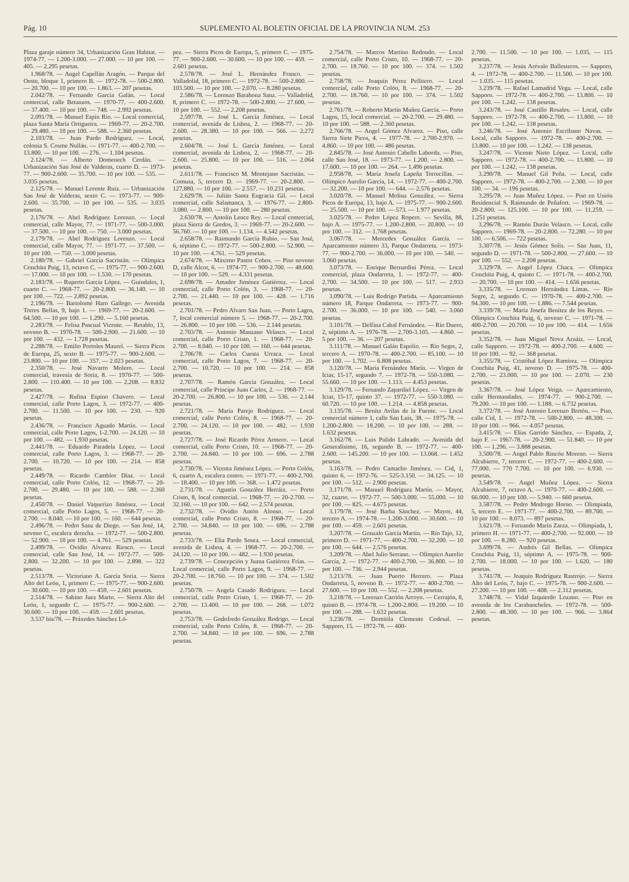Pág. 10 SUPLEMENTO AL BOLETIN OFICIAL DE LA PROVINCIA NUM. 253
Plaza garaje número 34, Urbanización Gran Habitat. — 1974-77. — 1.200-3.000. — 27.000. — 10 por 100. — 405. — 2.295 pesetas.
1.968/78. — Angel Capellán Aragón. — Parque del Oeste, bloque 1, primero B. — 1972-78. — 500-2.800. — 20.700. — 10 por 100. — 1.863. — 207 pesetas.
2.042/78. — Fernando García Galán. — Local comercial, calle Betanzos. — 1970-77. — 400-2.600. — 37.400. — 10 por 100. — 748. — 2.992 pesetas.
2.091/78. — Manuel Espín Río. — Local comercial, plaza Santa María Ortigueira. — 1969-77. — 20-2.700. — 29.480. — 10 por 100. — 588. — 2.360 pesetas.
2.103/78. — Juan Pardo Rodríguez. — Local, colonia S. Cosme Nullán. — 1971-77. — 400-2.700. — 13.800. — 10 por 100. — 276. — 1.104 pesetas.
2.124/78. — Alberto Domenech Cerdán. — Urbanización San José de Valderas, cuarto D. — 1973-77. — 900-2.600. — 35.700. — 10 por 100. — 535. — 3.035 pesetas.
2.125/78. — Manuel Lorente Ruiz. — Urbanización San José de Valderas, sexto C. — 1973-77. — 900-2.600. — 35.700. — 10 por 100. — 535. — 3.035 pesetas.
2.176/78. — Abel Rodríguez Lorenzo. — Local comercial, calle Mayor, 77. — 1971-77. — 500-3.000. — 37.500. — 10 por 100. — 750. — 3.000 pesetas.
2.179/78. — Abel Rodríguez Lorenzo. — Local comercial, calle Mayor, 77. — 1971-77. — 37.500. — 10 por 100. — 750. — 3.000 pesetas.
2.180/78. — Gabriel García Sacristán. — Olímpica Conchita Puig, 13, octavo C. — 1975-77. — 900-2.600. — 17.000. — 10 por 100. — 1.530. — 170 pesetas.
2.183/78. — Ruperto García López. — Guindales, 1, cuarto C. — 1968-77. — 20-2.800. — 36.140. — 10 por 100. — 722. — 2.892 pesetas.
2.196/78. — Bartolomé Haro Gallego. — Avenida Torres Bellas, 9, bajo 1. — 1969-77. — 20-2.600. — 64.500. — 10 por 100. — 1.290. — 5.160 pesetas.
2.283/78. — Felisa Pascual Vicente. — Retablo, 13, noveno B. — 1970-78. — 500-2.900. — 21.600. — 10 por 100. — 432. — 1.728 pesetas.
2.288/78. — Emilio Portoles Maurel. — Sierra Picos de Europa, 25, sexto B. — 1975-77. — 900-2.600. — 23.800. — 10 por 100. — 357. — 2.023 pesetas.
2.350/78. — José Navarro Molero. — Local comercial, travesía de Soria, 8. — 1970-77. — 500-2.800. — 110.400. — 10 por 100. — 2.208. — 8.832 pesetas.
2.427/78. — Rufina Espino Chavero. — Local comercial, calle Porto Lagos, 3. — 1972-77. — 400-2.700. — 11.500. — 10 por 100. — 230. — 920 pesetas.
2.436/78. — Francisco Aguado Martín. — Local comercial, calle Porto Lagos, 1-2.700. — 24.120. — 10 por 100. — 482. — 1.930 pesetas.
2.441/78. — Eduardo Paradela López. — Local comercial, calle Porto Lagos, 3. — 1968-77. — 20-2.700. — 10.720. — 10 por 100. — 214. — 858 pesetas.
2.449/78. — Ricardo Camblor Díaz. — Local comercial, calle Porto Colón, 12. — 1968-77. — 20-2.700. — 29.480. — 10 por 100. — 588. — 2.360 pesetas.
2.450/78. — Daniel Vaquerizo Jiménez. — Local comercial, calle Porto Lagos, 5. — 1968-77. — 20-2.700. — 8.040. — 10 por 100. — 160. — 644 pesetas.
2.496/78. — Pedro Sanz de Diego. — San José, 14, noveno C, escalera derecha. — 1972-77. — 500-2.800. — 52.900. — 10 por 100. — 4.761. — 529 pesetas.
2.499/78. — Ovidio Alvarez Riesco. — Local comercial, calle San José, 14. — 1972-77. — 500-2.800. — 32.200. — 10 por 100. — 2.898. — 322 pesetas.
2.513/78. — Victoriano A. García Soria. — Sierra Alto del León, 1, primero C. — 1975-77. — 900-2.600. — 30.600. — 10 por 100. — 459. — 2.601 pesetas.
2.514/78. — Sabino Juez Marto. — Sierra Alto del León, 1, segundo C. — 1975-77. — 900-2.600. — 30.600. — 10 por 100. — 459. — 2.601 pesetas.
3.537 bis/78. — Práxedes Sánchez Ló-
pez. — Sierra Picos de Europa, 5, primero C. — 1975-77. — 900-2.600. — 30.600. — 10 por 100. — 459. — 2.601 pesetas.
2.578/78. — José L. Hernández Franco. — Valladolid, 18, primero C. — 1972-78. — 500-2.800. — 103.500. — 10 por 100. — 2.070. — 8.280 pesetas.
2.586/78. — Lorenzo Barahona Sanz. — Valladolid, 8, primero C. — 1972-78. — 500-2.800. — 27.600. — 10 por 100. — 552. — 2.208 pesetas.
2.597/78. — José L. García Jiménez. — Local comercial, avenida de Lisboa, 2. — 1968-77. — 20-2.600. — 28.380. — 10 por 100. — 566. — 2.272 pesetas.
2.604/78. — José L. García Jiménez. — Local comercial, avenida de Lisboa, 2. — 1968-77. — 20-2.600. — 25.800. — 10 por 100. — 516. — 2.064 pesetas.
2.611/78. — Francisco M. Montejano Sacristán. — Comusa, 5, tercero D. — 1969-77. — 20-2.800. — 127.880. — 10 por 100. — 2.557. — 10.231 pesetas.
2.629/78. — Julián Santa Engracia Gil. — Local comercial, calle Salamanca, 3. — 1976-77. — 2.800-3.080. — 2.800. — 10 por 100. — 280 pesetas.
2.630/78. — Antolín Lence Rey. — Local comercial, plaza Sierra de Gredos, 3. — 1969-77. — 20-2.600. — 56.760. — 10 por 100. — 1.134. — 4.542 pesetas.
2.658/78. — Raimundo García Rubio. — San José, 6, séptimo C. — 1972-77. — 500-2.800. — 52.900. — 10 por 100. — 4.761. — 529 pesetas.
2.674/78. — Máximo Pastor Cobos. — Piso noveno D, calle Alcor, 6. — 1974-77. — 900-2.700. — 48.600. — 10 por 100. — 529. — 4.331 pesetas.
2.698/78. — Amador Jiménez Gutiérrez. — Local comercial, calle Porto Colón, 3. — 1968-77. — 20-2.700. — 21.440. — 10 por 100. — 428. — 1.716 pesetas.
2.701/78. — Pedro Alvaro San Juan. — Porto Lagos, 7, local comercial número 5. — 1968-77. — 20-2.700. — 26.800. — 10 por 100. — 536. — 2.144 pesetas.
2.703/78. — Antonio Manzano Velasco. — Local comercial, calle Porto Cristo, 1. — 1968-77. — 20-2.700. — 8.040. — 10 por 100. — 160. — 644 pesetas.
2.706/78. — Carlos Cuesta Urraca. — Local comercial, calle Porto Lagos, 7. — 1968-77. — 20-2.700. — 10.720. — 10 por 100. — 214. — 858 pesetas.
2.707/78. — Ramón García González. — Local comercial, calle Príncipe Juan Carlos, 2. — 1968-77. — 20-2.700. — 26.800. — 10 por 100. — 536. — 2.144 pesetas.
2.721/78. — María Parejo Rodríguez. — Local comercial, calle Porto Colón, 8. — 1968-77. — 20-2.700. — 24.120. — 10 por 100. — 482. — 1.930 pesetas.
2.727/78. — José Ricardo Pérez Armero. — Local comercial, calle Porto Cristo, 10. — 1968-77. — 20-2.700. — 24.840. — 10 por 100. — 696. — 2.788 pesetas.
2.730/78. — Vicenta Jiménez López. — Porto Colón, 6, cuarto A, escalera centro. — 1971-77. — 400-2.700. — 18.400. — 10 por 100. — 368. — 1.472 pesetas.
2.731/78. — Agustín González Herráiz. — Porto Cristo, 8, local comercial. — 1968-77. — 20-2.700. — 32.160. — 10 por 100. — 642. — 2.574 pesetas.
2.732/78. — Ovidio Antón Alonso. — Local comercial, calle Porto Cristo, 8. — 1968-77. — 20-2.700. — 34.840. — 10 por 100. — 696. — 2.788 pesetas.
2.733/78. — Elia Pardo Soura. — Local comercial, avenida de Lisboa, 4. — 1968-77. — 20-2.700. — 24.120. — 10 por 100. — 482. — 1.930 pesetas.
2.739/78. — Concepción y Juana Gutiérrez Frías. — Local comercial, calle Porto Lagos, 9. — 1968-77. — 20-2.700. — 18.760. — 10 por 100. — 374. — 1.502 pesetas.
2.750/78. — Angela Casado Rodríguez. — Local comercial, calle Porto Cristo, 1. — 1968-77. — 20-2.700. — 13.400. — 10 por 100. — 268. — 1.072 pesetas.
2.753/78. — Godofredo González Rodrigo. — Local comercial, calle Porto Colón, 8. — 1968-77. — 20-2.700. — 34.840. — 10 por 100. — 696. — 2.788 pesetas.
2.754/78. — Marcos Martino Redondo. — Local comercial, calle Porto Cristo, 10. — 1968-77. — 20-2.700. — 18.760. — 10 por 100. — 374. — 1.502 pesetas.
2.758/78. — Joaquín Pérez Pellitero. — Local comercial, calle Porto Colón, 8. — 1968-77. — 20-2.700. — 18.760. — 10 por 100. — 374. — 1.502 pesetas.
2.761/78. — Roberto Martín Muñoz García. — Porto Lagos, 15, local comercial. — 20-2.700. — 29.480. — 10 por 100. — 588. — 2.360 pesetas.
2.766/78. — Angel Gómez Alvarez. — Piso, calle Sierra Siete Picos, 4. — 1977-78. — 2.700-2.970. — 4.860. — 10 por 100. — 486 pesetas.
2.845/78. — José Antonio Cabello Laborda. — Piso, calle San José, 18. — 1973-77. — 1.200. — 2.800. — 17.600. — 10 por 100. — 264. — 1.496 pesetas.
2.958/78. — María Josefa Lapeña Torrecillas. — Olímpico Aurelio García, 14. — 1972-77. — 400-2.700. — 32.200. — 10 por 100. — 644. — 2.576 pesetas.
3.020/78. — Manuel Molina González. — Sierra Picos de Europa, 13, bajo A. — 1975-77. — 900-2.600. — 25.500. — 10 por 100. — 573. — 1.977 pesetas.
3.025/78. — Pedro López Ropero. — Sevilla, 88, bajo A. — 1975-77. — 1.200-2.800. — 20.800. — 10 por 100. — 312. — 1.768 pesetas.
3.067/78. — Mercedes González García. — Aparcamiento número 33, Parque Ondarreta. — 1973-77. — 900-2.700. — 36.000. — 10 por 100. — 540. — 3.060 pesetas.
3.073/78. — Enrique Bernardini Pérez. — Local comercial, plaza Ondarreta, 1. — 1972-77. — 400-2.700. — 34.500. — 10 por 100. — 517. — 2.933 pesetas.
3.090/78. — Luis Rodrigo Partida. — Aparcamiento número 18, Parque Ondarreta. — 1973-77. — 900-2.700. — 36.000. — 10 por 100. — 540. — 3.060 pesetas.
3.101/78. — Delfina Cabal Fernández. — Río Duero, 2, séptimo A. — 1976-78. — 2.700-3.105. — 4.860. — 5 por 100. — 36. — 207 pesetas.
3.111/78. — Manuel Galán Espolio. — Río Segre, 2, tercero A. — 1970-78. — 400-2.700. — 85.100. — 10 por 100. — 1.702. — 6.808 pesetas.
3.120/78. — María Fernández Marín. — Virgen de Iciar, 15-17, segundo 7. — 1972-78. — 550-3.080. — 55.660. — 10 por 100. — 1.113. — 4.453 pesetas.
3.129/78. — Fernando Zapardiel López. — Virgen de Iciar, 15-17, quinto 37. — 1972-77. — 550-3.080. — 60.720. — 10 por 100. — 1.214. — 4.858 pesetas.
3.135/78. — Benita Avilas de la Fuente. — Local comercial número 1, calle San Luis, 38. — 1975-78. — 1.200-2.800. — 18.200. — 10 por 100. — 288. — 1.632 pesetas.
3.162/78. — Luis Pulido Labrado. — Avenida del Generalísimo, 16, segundo B. — 1972-77. — 400-2.600. — 145.200. — 10 por 100. — 13.068. — 1.452 pesetas.
3.163/78. — Pedro Camacho Jiménez. — Cid, 1, quinto 6. — 1972-76. — 525-3.150. — 34.125. — 10 por 100. — 512. — 2.900 pesetas.
3.171/78. — Manuel Rodríguez Martín. — Mayor, 32, cuarto. — 1972-77. — 500-3.000. — 55.000. — 10 por 100. — 825. — 4.675 pesetas.
3.179/78. — José Barba Sánchez. — Mayor, 44, tercero A. — 1974-78. — 1.200-3.000. — 30.600. — 10 por 100. — 459. — 2.601 pesetas.
3.207/78. — Gonzalo García Martín. — Río Tajo, 12, primero D. — 1971-77. — 400-2.700. — 32.200. — 10 por 100. — 644. — 2.576 pesetas.
3.209/78. — Abel Julio Serrano. — Olímpico Aurelio García, 2. — 1972-77. — 400-2.700. — 36.800. — 10 por 100. — 736. — 2.944 pesetas.
3.213/78. — Juan Puerto Herrero. — Plaza Ondarreta, 5, noveno B. — 1972-77. — 400-2.700. — 27.600. — 10 por 100. — 552. — 2.208 pesetas.
3.218/78. — Lorenzo Carrión Arroyo. — Cerrajón, 8, quinto B. — 1974-78. — 1.200-2.800. — 19.200. — 10 por 100. — 288. — 1.632 pesetas.
3.236/78. — Domitila Clemente Codesal. — Sapporo, 15. — 1972-78. — 400-
2.700. — 11.500. — 10 por 100. — 1.035. — 115 pesetas.
3.237/78. — Jesús Arévalo Ballesteros. — Sapporo, 4. — 1972-78. — 400-2.700. — 11.500. — 10 por 100. — 1.035. — 115 pesetas.
3.239/78. — Rafael Lamadrid Vega. — Local, calle Sapporo. — 1972-78. — 400-2.700. — 13.800. — 10 por 100. — 1.242. — 138 pesetas.
3.243/78. — José Castillo Rosales. — Local, calle Sapporo. — 1972-78. — 400-2.700. — 13.800. — 10 por 100. — 1.242. — 138 pesetas.
3.246/78. — José Antonio Escribano Navas. — Local, calle Sapporo. — 1972-78. — 400-2.700. — 13.800. — 10 por 100. — 1.242. — 138 pesetas.
3.247/78. — Vicente Nieto López. — Local, calle Sapporo. — 1972-78. — 400-2.700. — 13.800. — 10 por 100. — 1.242. — 138 pesetas.
3.290/78. — Manuel Gil Peña. — Local, calle Sapporo. — 1972-78. — 400-2.700. — 2.300. — 10 por 100. — 34. — 196 pesetas.
3.295/78. — Juan Muñoz López. — Piso en Unión Residencial S. Raimundo de Peñafort. — 1969-78. — 20-2.800. — 125.100. — 10 por 100. — 11.259. — 1.251 pesetas.
3.296/78. — Ramón Durán Velasco. — Local, calle Sapporo. — 1969-78. — 20-2.800. — 72.280. — 10 por 100. — 6.506. — 722 pesetas.
3.307/78. — Jesús Gómez Solís. — San Juan, 11, segundo D. — 1971-78. — 500-2.800. — 27.600. — 10 por 100. — 552. — 2.208 pesetas.
3.329/78. — Angel López Chaca. — Olímpica Conchita Puig, 4, quinto C. — 1971-78. — 400-2.700. — 20.700. — 10 por 100. — 414. — 1.656 pesetas.
3.335/78. — Lorenzo Hernández Limas. — Río Segre, 2, segundo C. — 1970-78. — 400-2.700. — 94.300. — 10 por 100. — 1.886. — 7.544 pesetas.
3.339/78. — María Josefa Benítez de los Reyes. — Olímpica Conchita Puig, 6, noveno C. — 1971-78. — 400-2.700. — 20.700. — 10 por 100. — 414. — 1.656 pesetas.
3.352/78. — Juan Miguel Nova Arnáiz. — Local, calle Sapporo. — 1972-78. — 400-2.700. — 4.600. — 10 por 100. — 92. — 368 pesetas.
3.355/78. — Cristóbal López Ramírez. — Olímpica Conchita Puig, 41, noveno D. — 1975-78. — 400-2.700. — 23.000. — 10 por 100. — 2.070. — 230 pesetas.
3.367/78. — José López Veiga. — Aparcamiento, calle Hermandades. — 1974-77. — 900-2.700. — 79.200. — 10 por 100. — 1.188. — 6.732 pesetas.
3.372/78. — José Antonio Lorenzo Bretón. — Piso, calle Cid, 1. — 1972-78. — 500-2.800. — 48.300. — 10 por 100. — 966. — 4.057 pesetas.
3.415/78. — Elías Garrido Sánchez. — Espada, 2, bajo F. — 1967-78. — 20-2.900. — 51.840. — 10 por 100. — 1.296. — 3.888 pesetas.
3.500/78. — Angel Pablo Rincón Moreno. — Sierra Alcubierre, 7, tercero C. — 1972-77. — 400-2.600. — 77.000. — 770 7.700. — 10 por 100. — 6.930. — pesetas.
3.549/78. — Angel Muñoz López. — Sierra Alcubierre, 7, octavo A. — 1970-77. — 400-2.600. — 66.000. — 10 por 100. — 5.940. — 660 pesetas.
3.587/78. — Pedro Modrego Horno. — Olimpiada, 5, tercero E. — 1971-77. — 400-2.700. — 89.700. — 10 por 100. — 8.073. — 897 pesetas.
3.621/78. — Fernando Marín Zarza. — Olimpiada, 1, primero H. — 1971-77. — 400-2.700. — 92.000. — 10 por 100. — 8.280. — 920 pesetas.
3.699/78. — Andrés Gil Bellas. — Olímpica Conchita Puig, 11, séptimo A. — 1975-78. — 900-2.700. — 18.000. — 10 por 100. — 1.620. — 180 pesetas.
3.741/78. — Joaquín Rodríguez Rastrojo. — Sierra Alto del León, 7, bajo C. — 1975-78. — 900-2.600. — 27.200. — 10 por 100. — 408. — 2.312 pesetas.
3.748/78. — Vidal Izquierdo Lozano. — Piso en avenida de los Carabancheles. — 1972-78. — 500-2.800. — 48.300. — 10 por 100. — 966. — 3.864 pesetas.